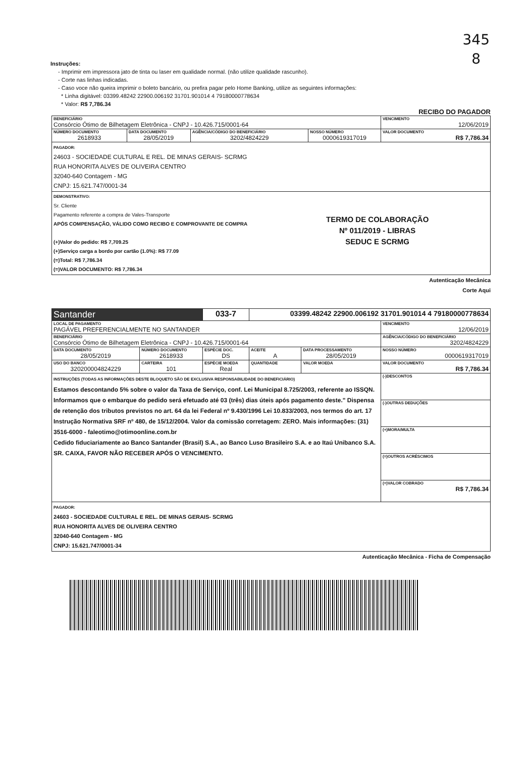345
8
Instruções:
- Imprimir em impressora jato de tinta ou laser em qualidade normal. (não utilize qualidade rascunho).
- Corte nas linhas indicadas.
- Caso voce não queira imprimir o boleto bancário, ou prefira pagar pelo Home Banking, utilize as seguintes informações:
* Linha digitável: 03399.48242 22900.006192 31701.901014 4 79180000778634
* Valor: R$ 7,786.34
RECIBO DO PAGADOR
| BENEFICIÁRIO Consórcio Ótimo de Bilhetagem Eletrônica - CNPJ - 10.426.715/0001-64 | | | | VENCIMENTO 12/06/2019 |
| NÚMERO DOCUMENTO 2618933 | DATA DOCUMENTO 28/05/2019 | AGÊNCIA/CÓDIGO DO BENEFICIÁRIO 3202/4824229 | NOSSO NÚMERO 0000619317019 | VALOR DOCUMENTO R$ 7,786.34 |
| PAGADOR: 24603 - SOCIEDADE CULTURAL E REL. DE MINAS GERAIS- SCRMG RUA HONORITA ALVES DE OLIVEIRA CENTRO 32040-640 Contagem - MG CNPJ: 15.621.747/0001-34 | | | | |
| DEMONSTRATIVO: Sr. Cliente Pagamento referente a compra de Vales-Transporte APÓS COMPENSAÇÃO, VÁLIDO COMO RECIBO E COMPROVANTE DE COMPRA (+)Valor do pedido: R$ 7,709.25 (+)Serviço carga a bordo por cartão (1.0%): R$ 77.09 (=)Total: R$ 7,786.34 (=)VALOR DOCUMENTO: R$ 7,786.34 TERMO DE COLABORAÇÃO Nº 011/2019 - LIBRAS SEDUC E SCRMG | | | | |
Autenticação Mecânica
Corte Aqui
| Santander | | 033-7 | 03399.48242 22900.006192 31701.901014 4 79180000778634 | | |
| LOCAL DE PAGAMENTO PAGÁVEL PREFERENCIALMENTE NO SANTANDER | | | | | VENCIMENTO 12/06/2019 |
| BENEFICIÁRIO Consórcio Ótimo de Bilhetagem Eletrônica - CNPJ - 10.426.715/0001-64 | | | | | AGÊNCIA/CÓDIGO DO BENEFICIÁRIO 3202/4824229 |
| DATA DOCUMENTO 28/05/2019 | NÚMERO DOCUMENTO 2618933 | ESPÉCIE DOC. DS | ACEITE A | DATA PROCESSAMENTO 28/05/2019 | NOSSO NÚMERO 0000619317019 |
| USO DO BANCO 320200004824229 | CARTEIRA 101 | ESPÉCIE MOEDA Real | QUANTIDADE | VALOR MOEDA | VALOR DOCUMENTO R$ 7,786.34 |
| INSTRUÇÕES (TODAS AS INFORMAÇÕES DESTE BLOQUETO SÃO DE EXCLUSIVA RESPONSABILIDADE DO BENEFICIÁRIO) Estamos descontando 5% sobre o valor da Taxa de Serviço, conf. Lei Municipal 8.725/2003, referente ao ISSQN. Informamos que o embarque do pedido será efetuado até 03 (três) dias úteis após pagamento deste." Dispensa de retenção dos tributos previstos no art. 64 da lei Federal nº 9.430/1996 Lei 10.833/2003, nos termos do art. 17 Instrução Normativa SRF nº 480, de 15/12/2004. Valor da comissão corretagem: ZERO. Mais informações: (31) 3516-6000 - faleotimo@otimoonline.com.br Cedido fiduciariamente ao Banco Santander (Brasil) S.A., ao Banco Luso Brasileiro S.A. e ao Itaú Unibanco S.A. SR. CAIXA, FAVOR NÃO RECEBER APÓS O VENCIMENTO. | | | | | (-)DESCONTOS |
| | | | | | (-)OUTRAS DEDUÇÕES |
| | | | | | (+)MORA/MULTA |
| | | | | | (=)OUTROS ACRÉSCIMOS |
| | | | | | (=)VALOR COBRADO R$ 7,786.34 |
| PAGADOR: 24603 - SOCIEDADE CULTURAL E REL. DE MINAS GERAIS- SCRMG RUA HONORITA ALVES DE OLIVEIRA CENTRO 32040-640 Contagem - MG CNPJ: 15.621.747/0001-34 | | | | | |
Autenticação Mecânica - Ficha de Compensação